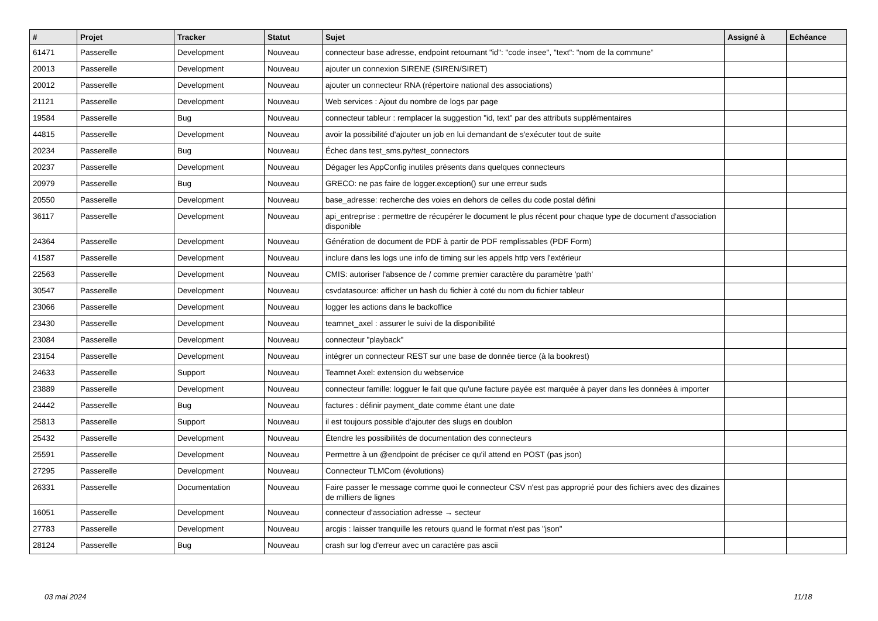| # | Projet | Tracker | Statut | Sujet | Assigné à | Echéance |
| --- | --- | --- | --- | --- | --- | --- |
| 61471 | Passerelle | Development | Nouveau | connecteur base adresse, endpoint retournant "id": "code insee", "text": "nom de la commune" | | |
| 20013 | Passerelle | Development | Nouveau | ajouter un connexion SIRENE (SIREN/SIRET) | | |
| 20012 | Passerelle | Development | Nouveau | ajouter un connecteur RNA (répertoire national des associations) | | |
| 21121 | Passerelle | Development | Nouveau | Web services : Ajout du nombre de logs par page | | |
| 19584 | Passerelle | Bug | Nouveau | connecteur tableur : remplacer la suggestion "id, text" par des attributs supplémentaires | | |
| 44815 | Passerelle | Development | Nouveau | avoir la possibilité d'ajouter un job en lui demandant de s'exécuter tout de suite | | |
| 20234 | Passerelle | Bug | Nouveau | Échec dans test_sms.py/test_connectors | | |
| 20237 | Passerelle | Development | Nouveau | Dégager les AppConfig inutiles présents dans quelques connecteurs | | |
| 20979 | Passerelle | Bug | Nouveau | GRECO: ne pas faire de logger.exception() sur une erreur suds | | |
| 20550 | Passerelle | Development | Nouveau | base_adresse: recherche des voies en dehors de celles du code postal défini | | |
| 36117 | Passerelle | Development | Nouveau | api_entreprise : permettre de récupérer le document le plus récent pour chaque type de document d'association disponible | | |
| 24364 | Passerelle | Development | Nouveau | Génération de document de PDF à partir de PDF remplissables (PDF Form) | | |
| 41587 | Passerelle | Development | Nouveau | inclure dans les logs une info de timing sur les appels http vers l'extérieur | | |
| 22563 | Passerelle | Development | Nouveau | CMIS: autoriser l'absence de / comme premier caractère du paramètre 'path' | | |
| 30547 | Passerelle | Development | Nouveau | csvdatasource: afficher un hash du fichier à coté du nom du fichier tableur | | |
| 23066 | Passerelle | Development | Nouveau | logger les actions dans le backoffice | | |
| 23430 | Passerelle | Development | Nouveau | teamnet_axel : assurer le suivi de la disponibilité | | |
| 23084 | Passerelle | Development | Nouveau | connecteur "playback" | | |
| 23154 | Passerelle | Development | Nouveau | intégrer un connecteur REST sur une base de donnée tierce (à la bookrest) | | |
| 24633 | Passerelle | Support | Nouveau | Teamnet Axel: extension du webservice | | |
| 23889 | Passerelle | Development | Nouveau | connecteur famille: logguer le fait que qu'une facture payée est marquée à payer dans les données à importer | | |
| 24442 | Passerelle | Bug | Nouveau | factures : définir payment_date comme étant une date | | |
| 25813 | Passerelle | Support | Nouveau | il est toujours possible d'ajouter des slugs en doublon | | |
| 25432 | Passerelle | Development | Nouveau | Étendre les possibilités de documentation des connecteurs | | |
| 25591 | Passerelle | Development | Nouveau | Permettre à un @endpoint de préciser ce qu'il attend en POST (pas json) | | |
| 27295 | Passerelle | Development | Nouveau | Connecteur TLMCom (évolutions) | | |
| 26331 | Passerelle | Documentation | Nouveau | Faire passer le message comme quoi le connecteur CSV n'est pas approprié pour des fichiers avec des dizaines de milliers de lignes | | |
| 16051 | Passerelle | Development | Nouveau | connecteur d'association adresse → secteur | | |
| 27783 | Passerelle | Development | Nouveau | arcgis : laisser tranquille les retours quand le format n'est pas "json" | | |
| 28124 | Passerelle | Bug | Nouveau | crash sur log d'erreur avec un caractère pas ascii | | |
03 mai 2024 11/18